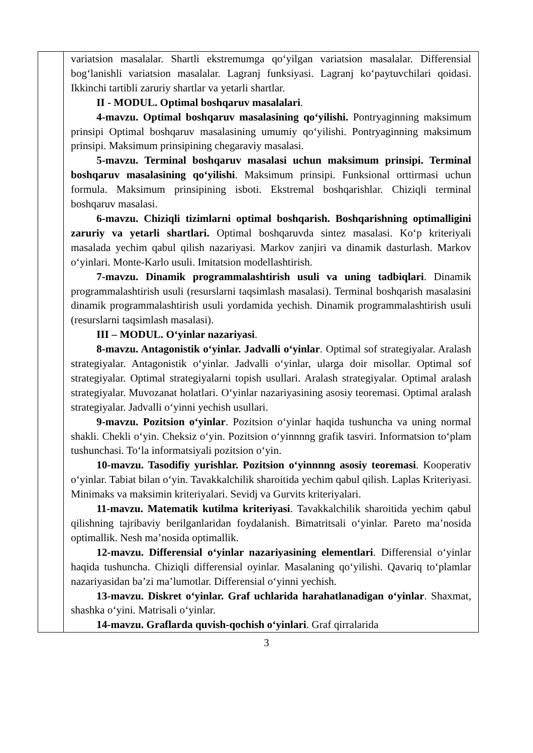| | variatsion masalalar. Shartli ekstremumga qo‘yilgan variatsion masalalar. Differensial bog‘lanishli variatsion masalalar. Lagranj funksiyasi. Lagranj ko‘paytuvchilari qoidasi. Ikkinchi tartibli zaruriy shartlar va yetarli shartlar. II - MODUL. Optimal boshqaruv masalalari . 4-mavzu. Optimal boshqaruv masalasining qo‘yilishi. Pontryaginning maksimum prinsipi Optimal boshqaruv masalasining umumiy qo‘yilishi. Pontryaginning maksimum prinsipi. Maksimum prinsipining chegaraviy masalasi. 5-mavzu. Terminal boshqaruv masalasi uchun maksimum prinsipi. Terminal boshqaruv masalasining qo‘yilishi . Maksimum prinsipi. Funksional orttirmasi uchun formula. Maksimum prinsipining isboti. Ekstremal boshqarishlar. Chiziqli terminal boshqaruv masalasi. 6-mavzu. Chiziqli tizimlarni optimal boshqarish. Boshqarishning optimalligini zaruriy va yetarli shartlari. Optimal boshqaruvda sintez masalasi. Ko‘p kriteriyali masalada yechim qabul qilish nazariyasi. Markov zanjiri va dinamik dasturlash. Markov o‘yinlari. Monte-Karlo usuli. Imitatsion modellashtirish. 7-mavzu. Dinamik programmalashtirish usuli va uning tadbiqlari . Dinamik programmalashtirish usuli (resurslarni taqsimlash masalasi). Terminal boshqarish masalasini dinamik programmalashtirish usuli yordamida yechish. Dinamik programmalashtirish usuli (resurslarni taqsimlash masalasi). III – MODUL. O‘yinlar nazariyasi . 8-mavzu. Antagonistik o‘yinlar. Jadvalli o‘yinlar . Optimal sof strategiyalar. Aralash strategiyalar. Antagonistik o‘yinlar. Jadvalli o‘yinlar, ularga doir misollar. Optimal sof strategiyalar. Optimal strategiyalarni topish usullari. Aralash strategiyalar. Optimal aralash strategiyalar. Muvozanat holatlari. O‘yinlar nazariyasining asosiy teoremasi. Optimal aralash strategiyalar. Jadvalli o‘yinni yechish usullari. 9-mavzu. Pozitsion o‘yinlar . Pozitsion o‘yinlar haqida tushuncha va uning normal shakli. Chekli o‘yin. Cheksiz o‘yin. Pozitsion o‘yinnnng grafik tasviri. Informatsion to‘plam tushunchasi. To‘la informatsiyali pozitsion o‘yin. 10-mavzu. Tasodifiy yurishlar. Pozitsion o‘yinnnng asosiy teoremasi . Kooperativ o‘yinlar. Tabiat bilan o‘yin. Tavakkalchilik sharoitida yechim qabul qilish. Laplas Kriteriyasi. Minimaks va maksimin kriteriyalari. Sevidj va Gurvits kriteriyalari. 11-mavzu. Matematik kutilma kriteriyasi . Tavakkalchilik sharoitida yechim qabul qilishning tajribaviy berilganlaridan foydalanish. Bimatritsali o‘yinlar. Pareto ma’nosida optimallik. Nesh ma’nosida optimallik. 12-mavzu. Differensial o‘yinlar nazariyasining elementlari . Differensial o‘yinlar haqida tushuncha. Chiziqli differensial oyinlar. Masalaning qo‘yilishi. Qavariq to‘plamlar nazariyasidan ba’zi ma’lumotlar. Differensial o‘yinni yechish. 13-mavzu. Diskret o‘yinlar. Graf uchlarida harahatlanadigan o‘yinlar . Shaxmat, shashka o‘yini. Matrisali o‘yinlar. 14-mavzu. Graflarda quvish-qochish o‘yinlari . Graf qirralarida |
3